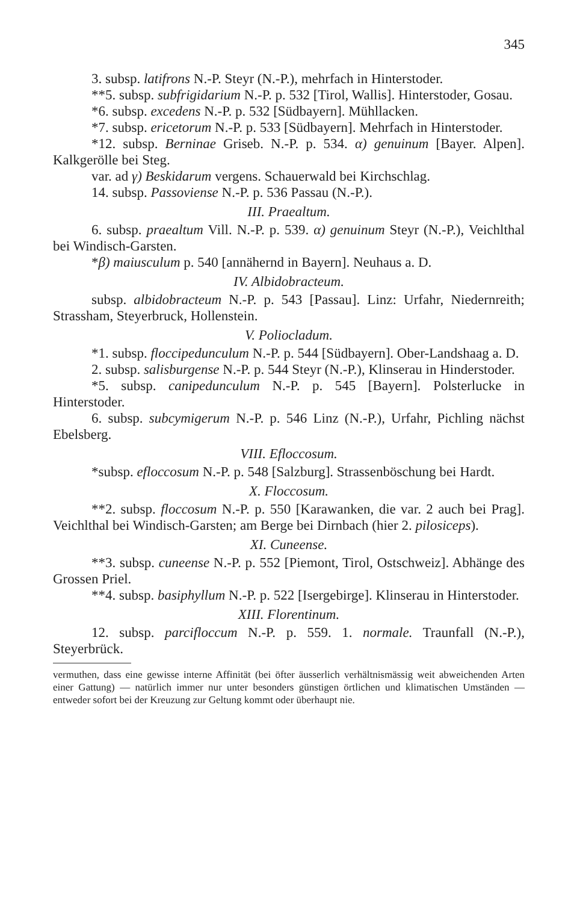345
3. subsp. latifrons N.-P. Steyr (N.-P.), mehrfach in Hinterstoder.
**5. subsp. subfrigidarium N.-P. p. 532 [Tirol, Wallis]. Hinterstoder, Gosau.
*6. subsp. excedens N.-P. p. 532 [Südbayern]. Mühllacken.
*7. subsp. ericetorum N.-P. p. 533 [Südbayern]. Mehrfach in Hinterstoder.
*12. subsp. Berninae Griseb. N.-P. p. 534. α) genuinum [Bayer. Alpen]. Kalkgerölle bei Steg.
var. ad γ) Beskidarum vergens. Schauerwald bei Kirchschlag.
14. subsp. Passoviense N.-P. p. 536 Passau (N.-P.).
III. Praealtum.
6. subsp. praealtum Vill. N.-P. p. 539. α) genuinum Steyr (N.-P.), Veichlthal bei Windisch-Garsten.
*β) maiusculum p. 540 [annähernd in Bayern]. Neuhaus a. D.
IV. Albidobracteum.
subsp. albidobracteum N.-P. p. 543 [Passau]. Linz: Urfahr, Niedernreith; Strassham, Steyerbruck, Hollenstein.
V. Poliocladum.
*1. subsp. floccipedunculum N.-P. p. 544 [Südbayern]. Ober-Landshaag a. D.
2. subsp. salisburgense N.-P. p. 544 Steyr (N.-P.), Klinserau in Hinderstoder.
*5. subsp. canipedunculum N.-P. p. 545 [Bayern]. Polsterlucke in Hinterstoder.
6. subsp. subcymigerum N.-P. p. 546 Linz (N.-P.), Urfahr, Pichling nächst Ebelsberg.
VIII. Efloccosum.
*subsp. efloccosum N.-P. p. 548 [Salzburg]. Strassenböschung bei Hardt.
X. Floccosum.
**2. subsp. floccosum N.-P. p. 550 [Karawanken, die var. 2 auch bei Prag]. Veichlthal bei Windisch-Garsten; am Berge bei Dirnbach (hier 2. pilosiceps).
XI. Cuneense.
**3. subsp. cuneense N.-P. p. 552 [Piemont, Tirol, Ostschweiz]. Abhänge des Grossen Priel.
**4. subsp. basiphyllum N.-P. p. 522 [Isergebirge]. Klinserau in Hinterstoder.
XIII. Florentinum.
12. subsp. parcifloccum N.-P. p. 559. 1. normale. Traunfall (N.-P.), Steyerbrück.
vermuthen, dass eine gewisse interne Affinität (bei öfter äusserlich verhältnismässig weit abweichenden Arten einer Gattung) — natürlich immer nur unter besonders günstigen örtlichen und klimatischen Umständen — entweder sofort bei der Kreuzung zur Geltung kommt oder überhaupt nie.